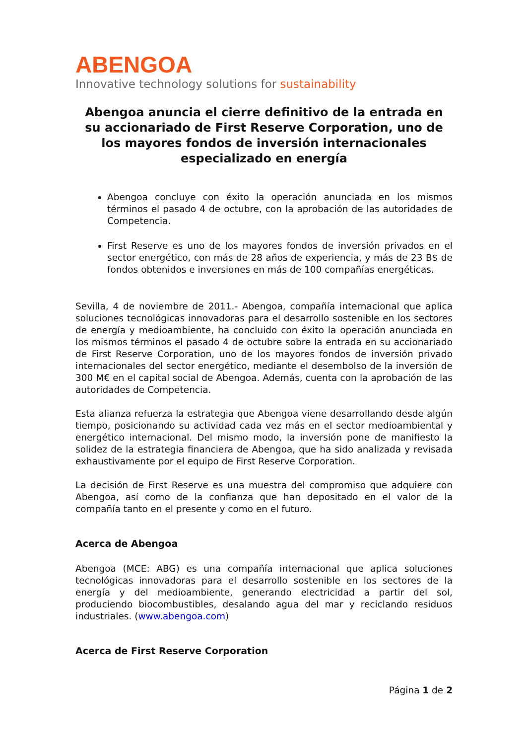ABENGOA
Innovative technology solutions for sustainability
Abengoa anuncia el cierre definitivo de la entrada en su accionariado de First Reserve Corporation, uno de los mayores fondos de inversión internacionales especializado en energía
Abengoa concluye con éxito la operación anunciada en los mismos términos el pasado 4 de octubre, con la aprobación de las autoridades de Competencia.
First Reserve es uno de los mayores fondos de inversión privados en el sector energético, con más de 28 años de experiencia, y más de 23 B$ de fondos obtenidos e inversiones en más de 100 compañías energéticas.
Sevilla, 4 de noviembre de 2011.- Abengoa, compañía internacional que aplica soluciones tecnológicas innovadoras para el desarrollo sostenible en los sectores de energía y medioambiente, ha concluido con éxito la operación anunciada en los mismos términos el pasado 4 de octubre sobre la entrada en su accionariado de First Reserve Corporation, uno de los mayores fondos de inversión privado internacionales del sector energético, mediante el desembolso de la inversión de 300 M€ en el capital social de Abengoa. Además, cuenta con la aprobación de las autoridades de Competencia.
Esta alianza refuerza la estrategia que Abengoa viene desarrollando desde algún tiempo, posicionando su actividad cada vez más en el sector medioambiental y energético internacional. Del mismo modo, la inversión pone de manifiesto la solidez de la estrategia financiera de Abengoa, que ha sido analizada y revisada exhaustivamente por el equipo de First Reserve Corporation.
La decisión de First Reserve es una muestra del compromiso que adquiere con Abengoa, así como de la confianza que han depositado en el valor de la compañía tanto en el presente y como en el futuro.
Acerca de Abengoa
Abengoa (MCE: ABG) es una compañía internacional que aplica soluciones tecnológicas innovadoras para el desarrollo sostenible en los sectores de la energía y del medioambiente, generando electricidad a partir del sol, produciendo biocombustibles, desalando agua del mar y reciclando residuos industriales. (www.abengoa.com)
Acerca de First Reserve Corporation
Página 1 de 2